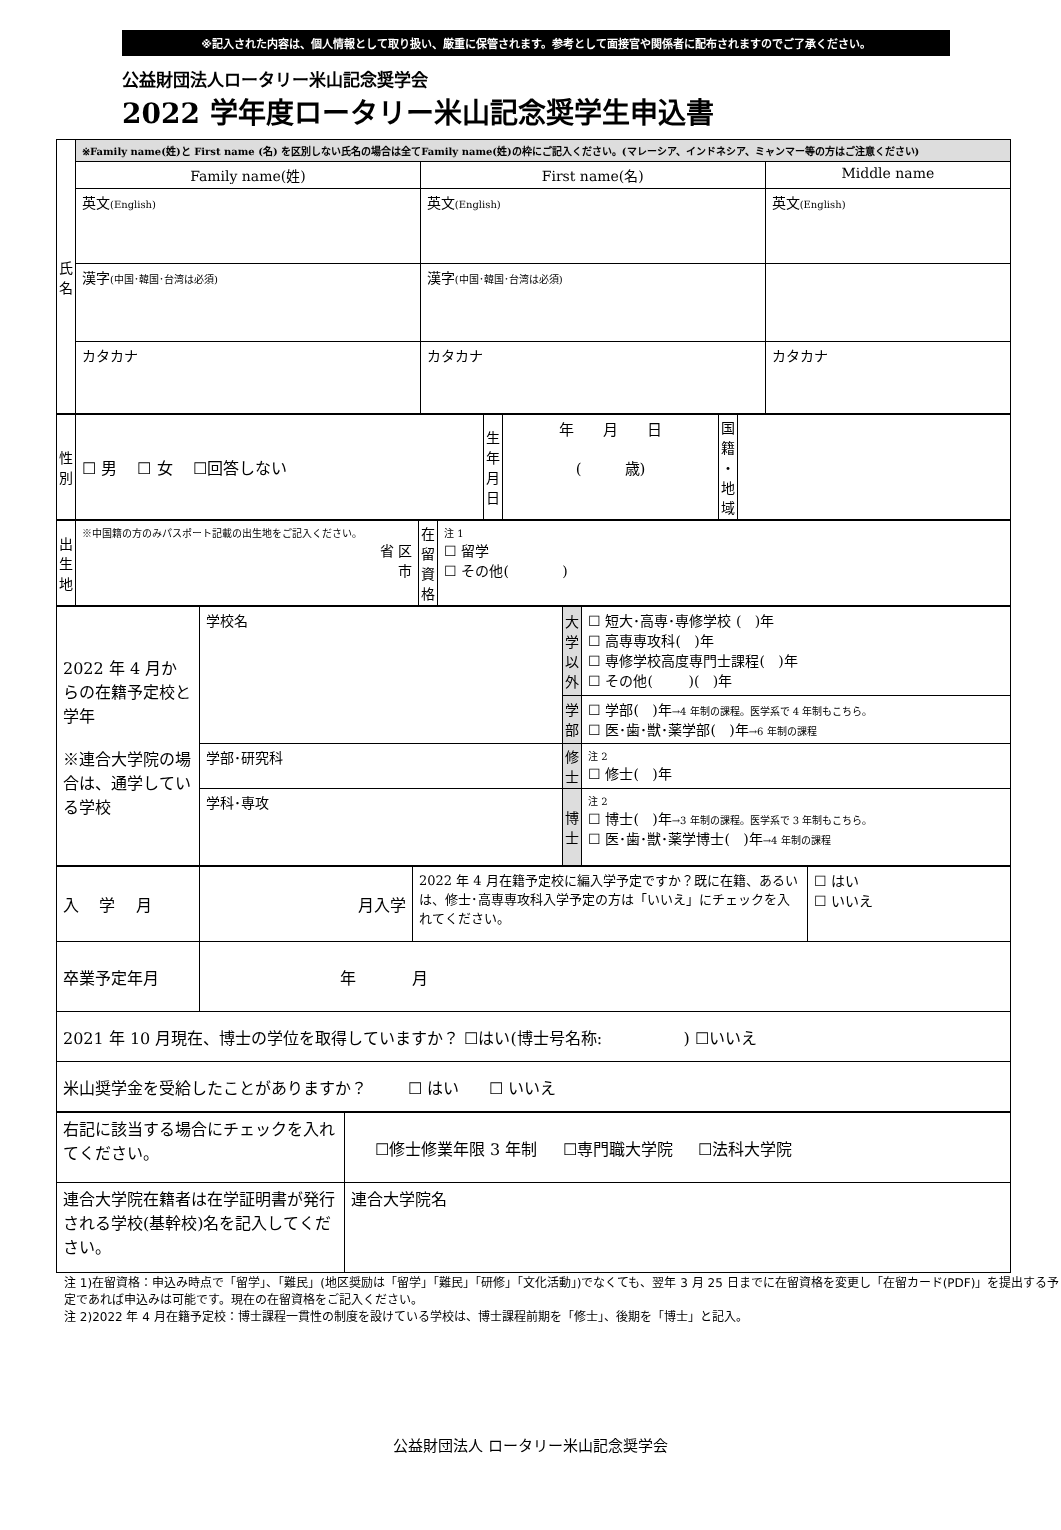※記入された内容は、個人情報として取り扱い、厳重に保管されます。参考として面接官や関係者に配布されますのでご了承ください。
公益財団法人ロータリー米山記念奨学会
2022 学年度ロータリー米山記念奨学生申込書
| 氏 名 | ※Family name(姓)と First name (名) を区別しない氏名の場合は全てFamily name(姓)の枠にご記入ください。(マレーシア、インドネシア、ミャンマー等の方はご注意ください) | | |
| | Family name(姓) | First name(名) | Middle name |
| | 英文 (English) | 英文 (English) | 英文 (English) |
| | 漢字 (中国･韓国･台湾は必須) | 漢字 (中国･韓国･台湾は必須) | |
| | カタカナ | カタカナ | カタカナ |
| 性 別 | ☐ 男 ☐ 女 ☐回答しない | 生 年 月 日 | 年 月 日 ( 歳) | 国 籍 ・ 地 域 | |
| 出 生 地 | ※中国籍の方のみパスポート記載の出生地をご記入ください。 省 区 市 | 在 留 資 格 | 注 1 ☐ 留学 ☐ その他( ) |
| 2022 年 4 月からの在籍予定校と学年 ※連合大学院の場合は、通学している学校 | 学校名 | 大 学 以 外 | ☐ 短大･高専･専修学校 ( )年 ☐ 高専専攻科( )年 ☐ 専修学校高度専門士課程( )年 ☐ その他( )( )年 |
| | | 学 部 | ☐ 学部( )年 →4 年制の課程。医学系で 4 年制もこちら。 ☐ 医･歯･獣･薬学部( )年 →6 年制の課程 |
| | 学部･研究科 | 修 士 | 注 2 ☐ 修士( )年 |
| | | 博 士 | 注 2 ☐ 博士( )年 →3 年制の課程。医学系で 3 年制もこちら。 ☐ 医･歯･獣･薬学博士( )年 →4 年制の課程 |
| | 学科･専攻 | | |
| 入 学 月 | 月入学 | 2022 年 4 月在籍予定校に編入学予定ですか？既に在籍、あるいは、修士･高専専攻科入学予定の方は「いいえ」にチェックを入れてください。 | ☐ はい ☐ いいえ |
| 卒業予定年月 | 年 月 | | |
| 2021 年 10 月現在、博士の学位を取得していますか？ ☐はい(博士号名称: ) ☐いいえ | | | |
| 米山奨学金を受給したことがありますか？ ☐ はい ☐ いいえ | | | |
| 右記に該当する場合にチェックを入れてください。 | ☐修士修業年限 3 年制 ☐専門職大学院 ☐法科大学院 |
| 連合大学院在籍者は在学証明書が発行される学校(基幹校)名を記入してください。 | 連合大学院名 |
注 1)在留資格：申込み時点で「留学」、「難民」(地区奨励は「留学」「難民」「研修」「文化活動」)でなくても、翌年 3 月 25 日までに在留資格を変更し「在留カード(PDF)」を提出する予定であれば申込みは可能です。現在の在留資格をご記入ください。
注 2)2022 年 4 月在籍予定校：博士課程一貫性の制度を設けている学校は、博士課程前期を「修士」、後期を「博士」と記入。
公益財団法人 ロータリー米山記念奨学会